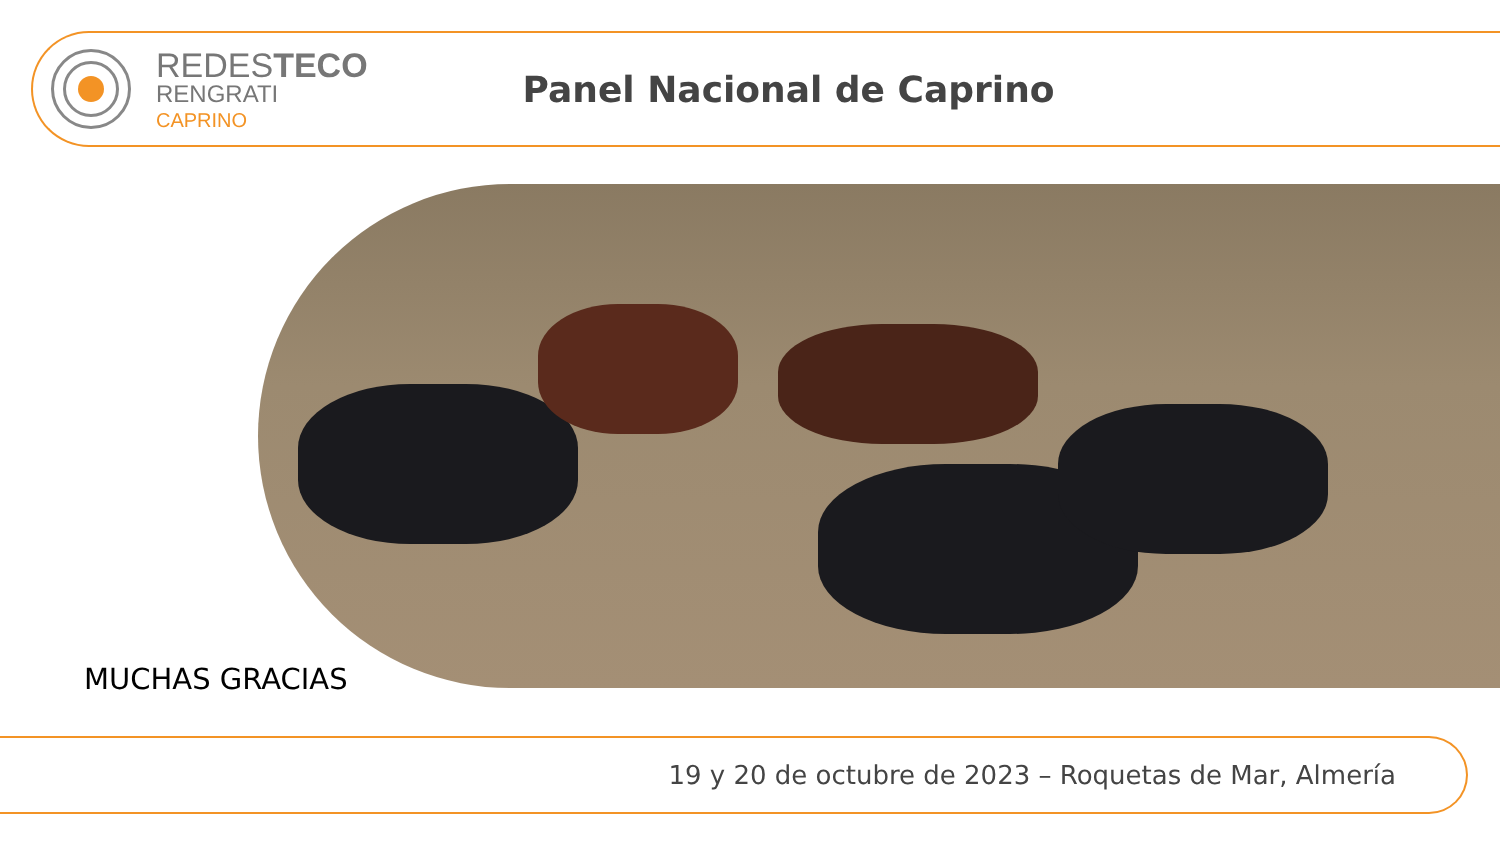REDESTECO
RENGRATI
CAPRINO
Panel Nacional de Caprino
MUCHAS GRACIAS
19 y 20 de octubre de 2023 – Roquetas de Mar, Almería